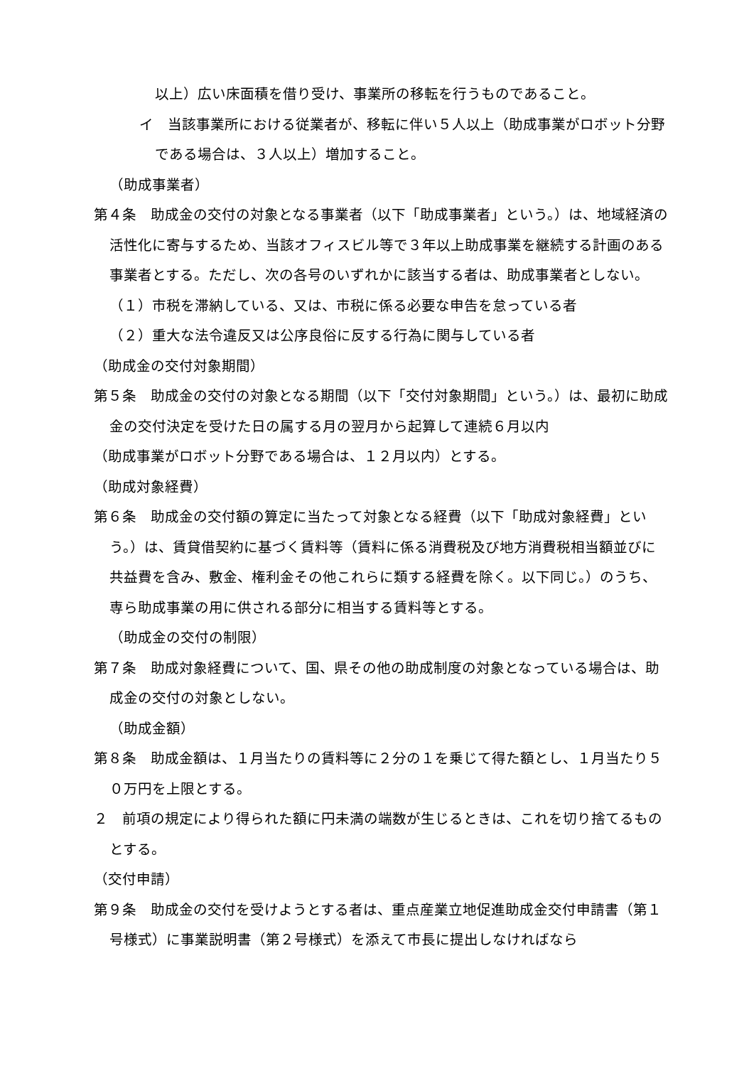以上）広い床面積を借り受け、事業所の移転を行うものであること。
イ　当該事業所における従業者が、移転に伴い５人以上（助成事業がロボット分野である場合は、３人以上）増加すること。
（助成事業者）
第４条　助成金の交付の対象となる事業者（以下「助成事業者」という。）は、地域経済の活性化に寄与するため、当該オフィスビル等で３年以上助成事業を継続する計画のある事業者とする。ただし、次の各号のいずれかに該当する者は、助成事業者としない。
（１）市税を滞納している、又は、市税に係る必要な申告を怠っている者
（２）重大な法令違反又は公序良俗に反する行為に関与している者
（助成金の交付対象期間）
第５条　助成金の交付の対象となる期間（以下「交付対象期間」という。）は、最初に助成金の交付決定を受けた日の属する月の翌月から起算して連続６月以内
（助成事業がロボット分野である場合は、１２月以内）とする。
（助成対象経費）
第６条　助成金の交付額の算定に当たって対象となる経費（以下「助成対象経費」という。）は、賃貸借契約に基づく賃料等（賃料に係る消費税及び地方消費税相当額並びに共益費を含み、敷金、権利金その他これらに類する経費を除く。以下同じ。）のうち、専ら助成事業の用に供される部分に相当する賃料等とする。
（助成金の交付の制限）
第７条　助成対象経費について、国、県その他の助成制度の対象となっている場合は、助成金の交付の対象としない。
（助成金額）
第８条　助成金額は、１月当たりの賃料等に２分の１を乗じて得た額とし、１月当たり５０万円を上限とする。
２　前項の規定により得られた額に円未満の端数が生じるときは、これを切り捨てるものとする。
（交付申請）
第９条　助成金の交付を受けようとする者は、重点産業立地促進助成金交付申請書（第１号様式）に事業説明書（第２号様式）を添えて市長に提出しなければなら